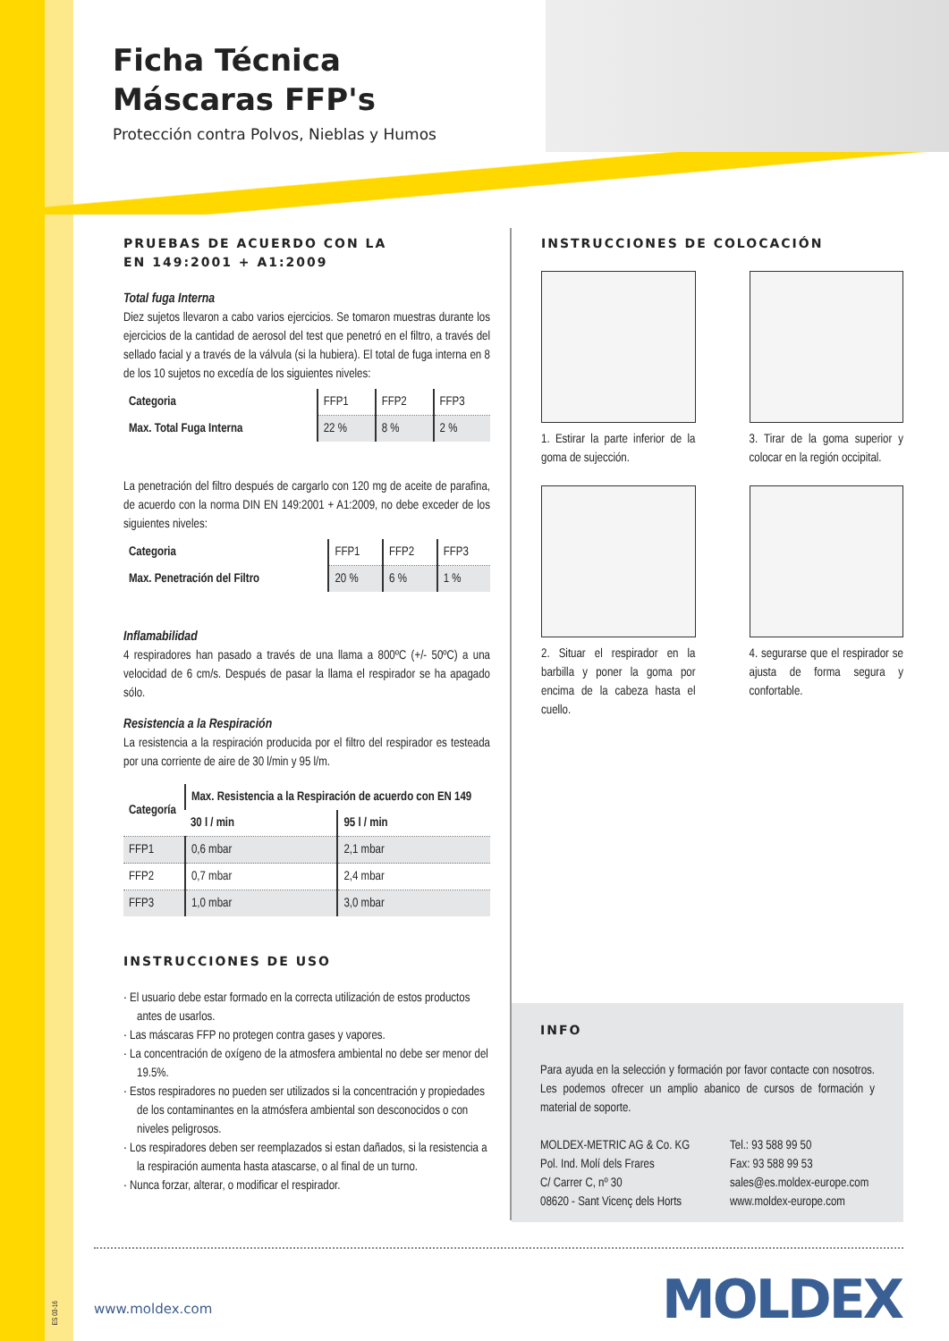Ficha Técnica
Máscaras FFP's
Protección contra Polvos, Nieblas y Humos
PRUEBAS DE ACUERDO CON LA
EN 149:2001 + A1:2009
Total fuga Interna
Diez sujetos llevaron a cabo varios ejercicios. Se tomaron muestras durante los ejercicios de la cantidad de aerosol del test que penetró en el filtro, a través del sellado facial y a través de la válvula (si la hubiera). El total de fuga interna en 8 de los 10 sujetos no excedía de los siguientes niveles:
| Categoria | FFP1 | FFP2 | FFP3 |
| Max. Total Fuga Interna | 22 % | 8 % | 2 % |
La penetración del filtro después de cargarlo con 120 mg de aceite de parafina, de acuerdo con la norma DIN EN 149:2001 + A1:2009, no debe exceder de los siguientes niveles:
| Categoria | FFP1 | FFP2 | FFP3 |
| Max. Penetración del Filtro | 20 % | 6 % | 1 % |
Inflamabilidad
4 respiradores han pasado a través de una llama a 800ºC (+/- 50ºC) a una velocidad de 6 cm/s. Después de pasar la llama el respirador se ha apagado sólo.
Resistencia a la Respiración
La resistencia a la respiración producida por el filtro del respirador es testeada por una corriente de aire de 30 l/min y 95 l/m.
| Categoría | Max. Resistencia a la Respiración de acuerdo con EN 149 | |
| --- | --- | --- |
| | 30 l / min | 95 l / min |
| FFP1 | 0,6 mbar | 2,1 mbar |
| FFP2 | 0,7 mbar | 2,4 mbar |
| FFP3 | 1,0 mbar | 3,0 mbar |
INSTRUCCIONES DE USO
· El usuario debe estar formado en la correcta utilización de estos productos antes de usarlos.
· Las máscaras FFP no protegen contra gases y vapores.
· La concentración de oxígeno de la atmosfera ambiental no debe ser menor del 19.5%.
· Estos respiradores no pueden ser utilizados si la concentración y propiedades de los contaminantes en la atmósfera ambiental son desconocidos o con niveles peligrosos.
· Los respiradores deben ser reemplazados si estan dañados, si la resistencia a la respiración aumenta hasta atascarse, o al final de un turno.
· Nunca forzar, alterar, o modificar el respirador.
INSTRUCCIONES DE COLOCACIÓN
1. Estirar la parte inferior de la goma de sujección.
3. Tirar de la goma superior y colocar en la región occipital.
2. Situar el respirador en la barbilla y poner la goma por encima de la cabeza hasta el cuello.
4. segurarse que el respirador se ajusta de forma segura y confortable.
INFO
Para ayuda en la selección y formación por favor contacte con nosotros. Les podemos ofrecer un amplio abanico de cursos de formación y material de soporte.
MOLDEX-METRIC AG & Co. KG
Pol. Ind. Molí dels Frares
C/ Carrer C, nº 30
08620 - Sant Vicenç dels Horts
Tel.: 93 588 99 50
Fax: 93 588 99 53
sales@es.moldex-europe.com
www.moldex-europe.com
ES 03-16
www.moldex.com MOLDEX